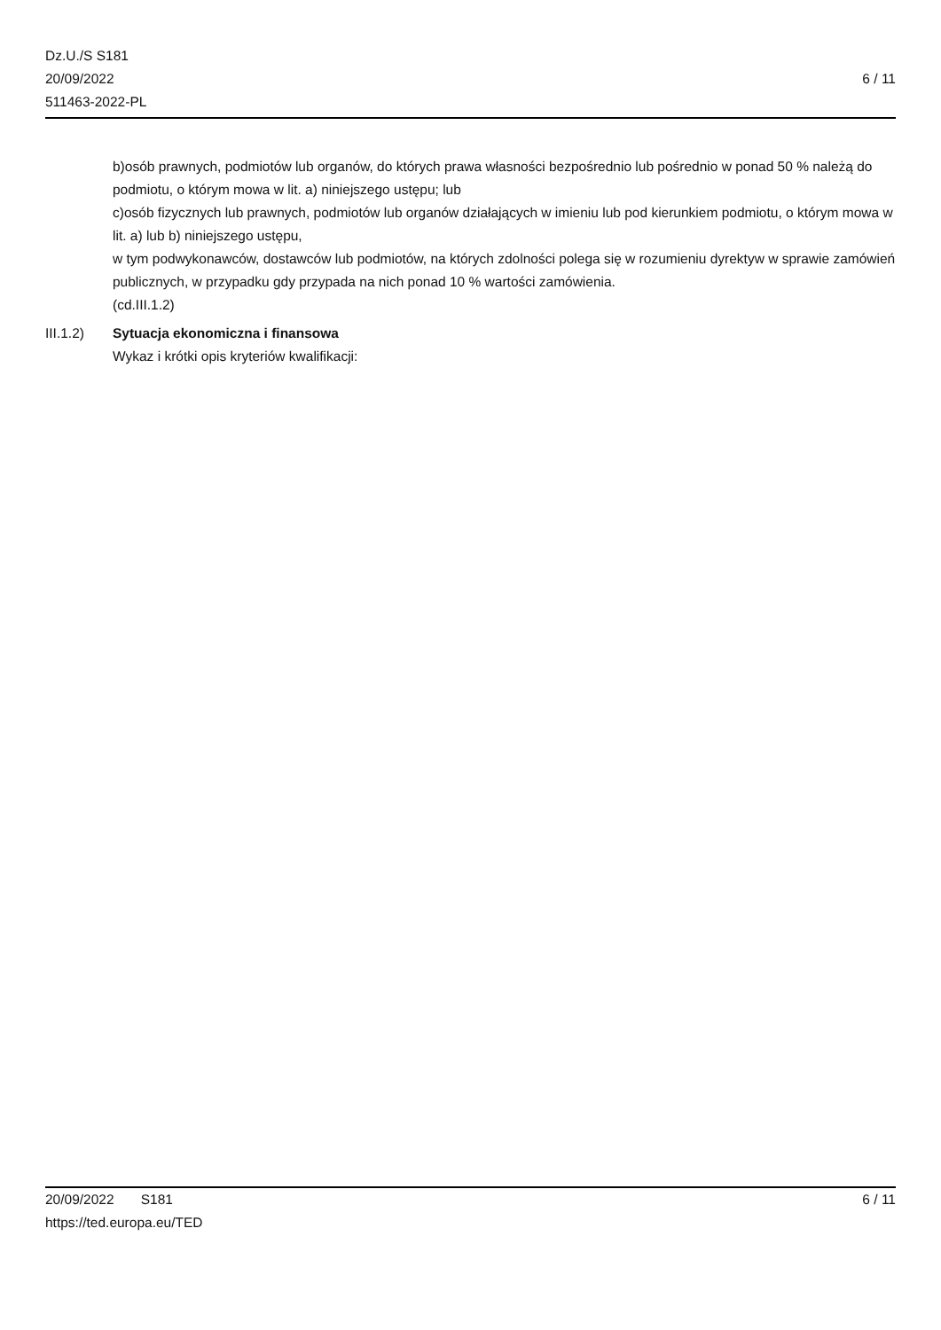Dz.U./S S181
20/09/2022
511463-2022-PL
6 / 11
b)osób prawnych, podmiotów lub organów, do których prawa własności bezpośrednio lub pośrednio w ponad 50 % należą do podmiotu, o którym mowa w lit. a) niniejszego ustępu; lub
c)osób fizycznych lub prawnych, podmiotów lub organów działających w imieniu lub pod kierunkiem podmiotu, o którym mowa w lit. a) lub b) niniejszego ustępu,
w tym podwykonawców, dostawców lub podmiotów, na których zdolności polega się w rozumieniu dyrektyw w sprawie zamówień publicznych, w przypadku gdy przypada na nich ponad 10 % wartości zamówienia.
(cd.III.1.2)
III.1.2) Sytuacja ekonomiczna i finansowa
Wykaz i krótki opis kryteriów kwalifikacji:
20/09/2022 S181 6 / 11
https://ted.europa.eu/TED